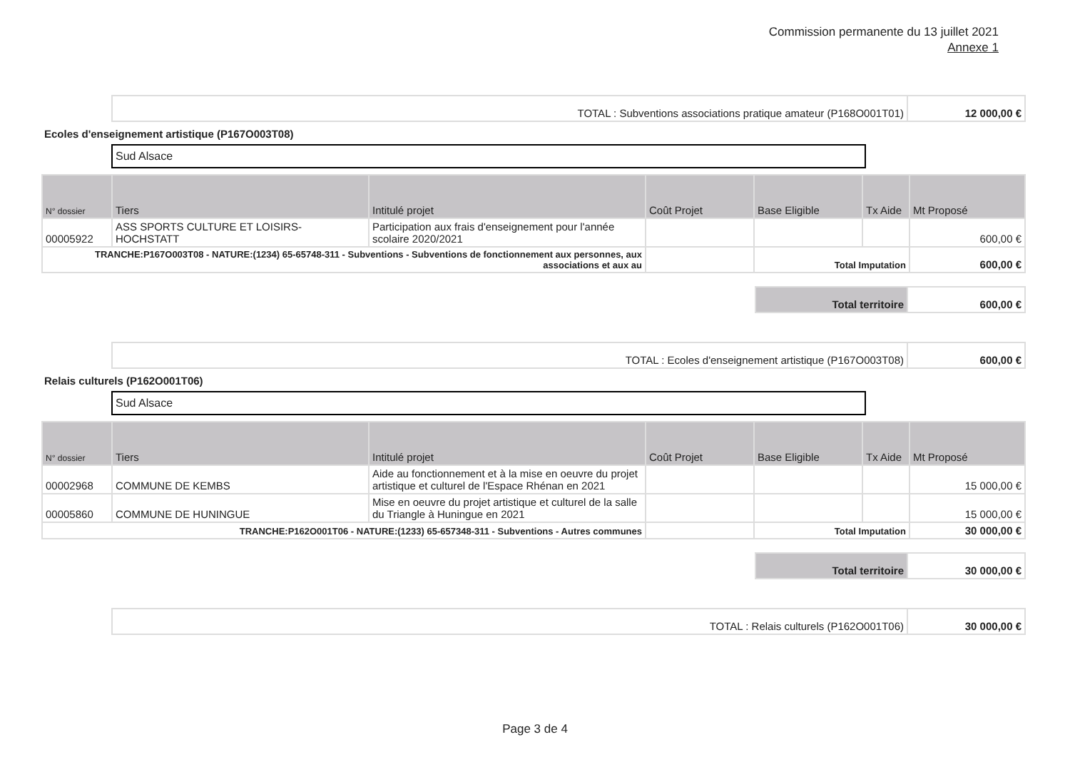Commission permanente du 13 juillet 2021
Annexe 1
| TOTAL : Subventions associations pratique amateur (P168O001T01) | 12 000,00 € |
Ecoles d'enseignement artistique (P167O003T08)
Sud Alsace
| N° dossier | Tiers | Intitulé projet | Coût Projet | Base Eligible | Tx Aide | Mt Proposé |
| --- | --- | --- | --- | --- | --- | --- |
| 00005922 | ASS SPORTS CULTURE ET LOISIRS-HOCHSTATT | Participation aux frais d'enseignement pour l'année scolaire 2020/2021 | | | | 600,00 € |
| TRANCHE:P167O003T08 - NATURE:(1234) 65-65748-311 - Subventions - Subventions de fonctionnement aux personnes, aux associations et aux au | | | | Total Imputation | | 600,00 € |
| Total territoire | 600,00 € |
| TOTAL : Ecoles d'enseignement artistique (P167O003T08) | 600,00 € |
Relais culturels (P162O001T06)
Sud Alsace
| N° dossier | Tiers | Intitulé projet | Coût Projet | Base Eligible | Tx Aide | Mt Proposé |
| --- | --- | --- | --- | --- | --- | --- |
| 00002968 | COMMUNE DE KEMBS | Aide au fonctionnement et à la mise en oeuvre du projet artistique et culturel de l'Espace Rhénan en 2021 | | | | 15 000,00 € |
| 00005860 | COMMUNE DE HUNINGUE | Mise en oeuvre du projet artistique et culturel de la salle du Triangle à Huningue en 2021 | | | | 15 000,00 € |
| TRANCHE:P162O001T06 - NATURE:(1233) 65-657348-311 - Subventions - Autres communes | | | | Total Imputation | | 30 000,00 € |
| Total territoire | 30 000,00 € |
| TOTAL : Relais culturels (P162O001T06) | 30 000,00 € |
Page 3 de 4